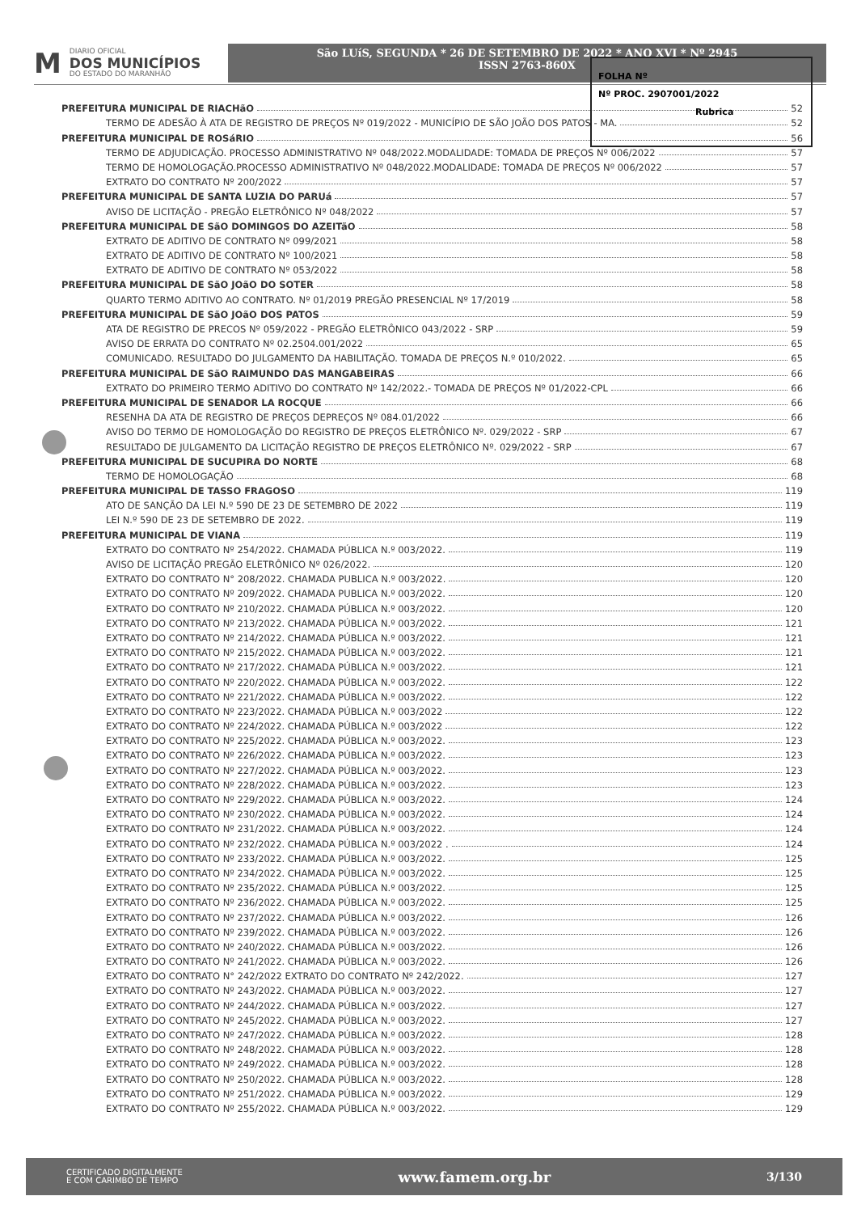M
DIARIO OFICIAL
DOS MUNICÍPIOS
DO ESTADO DO MARANHÃO
São LUíS, SEGUNDA * 26 DE SETEMBRO DE 2022 * ANO XVI * Nº 2945
ISSN 2763-860X
FOLHA Nº
Nº PROC. 2907001/2022
Rubrica
PREFEITURA MUNICIPAL DE RIACHãO 52
TERMO DE ADESÃO À ATA DE REGISTRO DE PREÇOS Nº 019/2022 - MUNICÍPIO DE SÃO JOÃO DOS PATOS - MA. 52
PREFEITURA MUNICIPAL DE ROSáRIO 56
TERMO DE ADJUDICAÇÃO. PROCESSO ADMINISTRATIVO Nº 048/2022.MODALIDADE: TOMADA DE PREÇOS Nº 006/2022 57
TERMO DE HOMOLOGAÇÃO.PROCESSO ADMINISTRATIVO Nº 048/2022.MODALIDADE: TOMADA DE PREÇOS Nº 006/2022 57
EXTRATO DO CONTRATO Nº 200/2022 57
PREFEITURA MUNICIPAL DE SANTA LUZIA DO PARUá 57
AVISO DE LICITAÇÃO - PREGÃO ELETRÔNICO Nº 048/2022 57
PREFEITURA MUNICIPAL DE SãO DOMINGOS DO AZEITãO 58
EXTRATO DE ADITIVO DE CONTRATO Nº 099/2021 58
EXTRATO DE ADITIVO DE CONTRATO Nº 100/2021 58
EXTRATO DE ADITIVO DE CONTRATO Nº 053/2022 58
PREFEITURA MUNICIPAL DE SãO JOãO DO SOTER 58
QUARTO TERMO ADITIVO AO CONTRATO. Nº 01/2019 PREGÃO PRESENCIAL Nº 17/2019 58
PREFEITURA MUNICIPAL DE SãO JOãO DOS PATOS 59
ATA DE REGISTRO DE PRECOS Nº 059/2022 - PREGÃO ELETRÔNICO 043/2022 - SRP 59
AVISO DE ERRATA DO CONTRATO Nº 02.2504.001/2022 65
COMUNICADO. RESULTADO DO JULGAMENTO DA HABILITAÇÃO. TOMADA DE PREÇOS N.º 010/2022. 65
PREFEITURA MUNICIPAL DE SãO RAIMUNDO DAS MANGABEIRAS 66
EXTRATO DO PRIMEIRO TERMO ADITIVO DO CONTRATO Nº 142/2022.- TOMADA DE PREÇOS Nº 01/2022-CPL 66
PREFEITURA MUNICIPAL DE SENADOR LA ROCQUE 66
RESENHA DA ATA DE REGISTRO DE PREÇOS DEPREÇOS Nº 084.01/2022 66
AVISO DO TERMO DE HOMOLOGAÇÃO DO REGISTRO DE PREÇOS ELETRÔNICO Nº. 029/2022 - SRP 67
RESULTADO DE JULGAMENTO DA LICITAÇÃO REGISTRO DE PREÇOS ELETRÔNICO Nº. 029/2022 - SRP 67
PREFEITURA MUNICIPAL DE SUCUPIRA DO NORTE 68
TERMO DE HOMOLOGAÇÃO 68
PREFEITURA MUNICIPAL DE TASSO FRAGOSO 119
ATO DE SANÇÃO DA LEI N.º 590 DE 23 DE SETEMBRO DE 2022 119
LEI N.º 590 DE 23 DE SETEMBRO DE 2022. 119
PREFEITURA MUNICIPAL DE VIANA 119
EXTRATO DO CONTRATO Nº 254/2022. CHAMADA PÚBLICA N.º 003/2022. 119
AVISO DE LICITAÇÃO PREGÃO ELETRÔNICO Nº 026/2022. 120
EXTRATO DO CONTRATO N° 208/2022. CHAMADA PUBLICA N.º 003/2022. 120
EXTRATO DO CONTRATO Nº 209/2022. CHAMADA PUBLICA N.º 003/2022. 120
EXTRATO DO CONTRATO Nº 210/2022. CHAMADA PÚBLICA N.º 003/2022. 120
EXTRATO DO CONTRATO Nº 213/2022. CHAMADA PÚBLICA N.º 003/2022. 121
EXTRATO DO CONTRATO Nº 214/2022. CHAMADA PÚBLICA N.º 003/2022. 121
EXTRATO DO CONTRATO Nº 215/2022. CHAMADA PÚBLICA N.º 003/2022. 121
EXTRATO DO CONTRATO Nº 217/2022. CHAMADA PÚBLICA N.º 003/2022. 121
EXTRATO DO CONTRATO Nº 220/2022. CHAMADA PÚBLICA N.º 003/2022. 122
EXTRATO DO CONTRATO Nº 221/2022. CHAMADA PÚBLICA N.º 003/2022. 122
EXTRATO DO CONTRATO Nº 223/2022. CHAMADA PÚBLICA N.º 003/2022 122
EXTRATO DO CONTRATO Nº 224/2022. CHAMADA PÚBLICA N.º 003/2022 122
EXTRATO DO CONTRATO Nº 225/2022. CHAMADA PÚBLICA N.º 003/2022. 123
EXTRATO DO CONTRATO Nº 226/2022. CHAMADA PÚBLICA N.º 003/2022. 123
EXTRATO DO CONTRATO Nº 227/2022. CHAMADA PÚBLICA N.º 003/2022. 123
EXTRATO DO CONTRATO Nº 228/2022. CHAMADA PÚBLICA N.º 003/2022. 123
EXTRATO DO CONTRATO Nº 229/2022. CHAMADA PÚBLICA N.º 003/2022. 124
EXTRATO DO CONTRATO Nº 230/2022. CHAMADA PÚBLICA N.º 003/2022. 124
EXTRATO DO CONTRATO Nº 231/2022. CHAMADA PÚBLICA N.º 003/2022. 124
EXTRATO DO CONTRATO Nº 232/2022. CHAMADA PÚBLICA N.º 003/2022 . 124
EXTRATO DO CONTRATO Nº 233/2022. CHAMADA PÚBLICA N.º 003/2022. 125
EXTRATO DO CONTRATO Nº 234/2022. CHAMADA PÚBLICA N.º 003/2022. 125
EXTRATO DO CONTRATO Nº 235/2022. CHAMADA PÚBLICA N.º 003/2022. 125
EXTRATO DO CONTRATO Nº 236/2022. CHAMADA PÚBLICA N.º 003/2022. 125
EXTRATO DO CONTRATO Nº 237/2022. CHAMADA PÚBLICA N.º 003/2022. 126
EXTRATO DO CONTRATO Nº 239/2022. CHAMADA PÚBLICA N.º 003/2022. 126
EXTRATO DO CONTRATO Nº 240/2022. CHAMADA PÚBLICA N.º 003/2022. 126
EXTRATO DO CONTRATO Nº 241/2022. CHAMADA PÚBLICA N.º 003/2022. 126
EXTRATO DO CONTRATO N° 242/2022 EXTRATO DO CONTRATO Nº 242/2022. 127
EXTRATO DO CONTRATO Nº 243/2022. CHAMADA PÚBLICA N.º 003/2022. 127
EXTRATO DO CONTRATO Nº 244/2022. CHAMADA PÚBLICA N.º 003/2022. 127
EXTRATO DO CONTRATO Nº 245/2022. CHAMADA PÚBLICA N.º 003/2022. 127
EXTRATO DO CONTRATO Nº 247/2022. CHAMADA PÚBLICA N.º 003/2022. 128
EXTRATO DO CONTRATO Nº 248/2022. CHAMADA PÚBLICA N.º 003/2022. 128
EXTRATO DO CONTRATO Nº 249/2022. CHAMADA PÚBLICA N.º 003/2022. 128
EXTRATO DO CONTRATO Nº 250/2022. CHAMADA PÚBLICA N.º 003/2022. 128
EXTRATO DO CONTRATO Nº 251/2022. CHAMADA PÚBLICA N.º 003/2022. 129
EXTRATO DO CONTRATO Nº 255/2022. CHAMADA PÚBLICA N.º 003/2022. 129
CERTIFICADO DIGITALMENTE
E COM CARIMBO DE TEMPO
www.famem.org.br
3/130